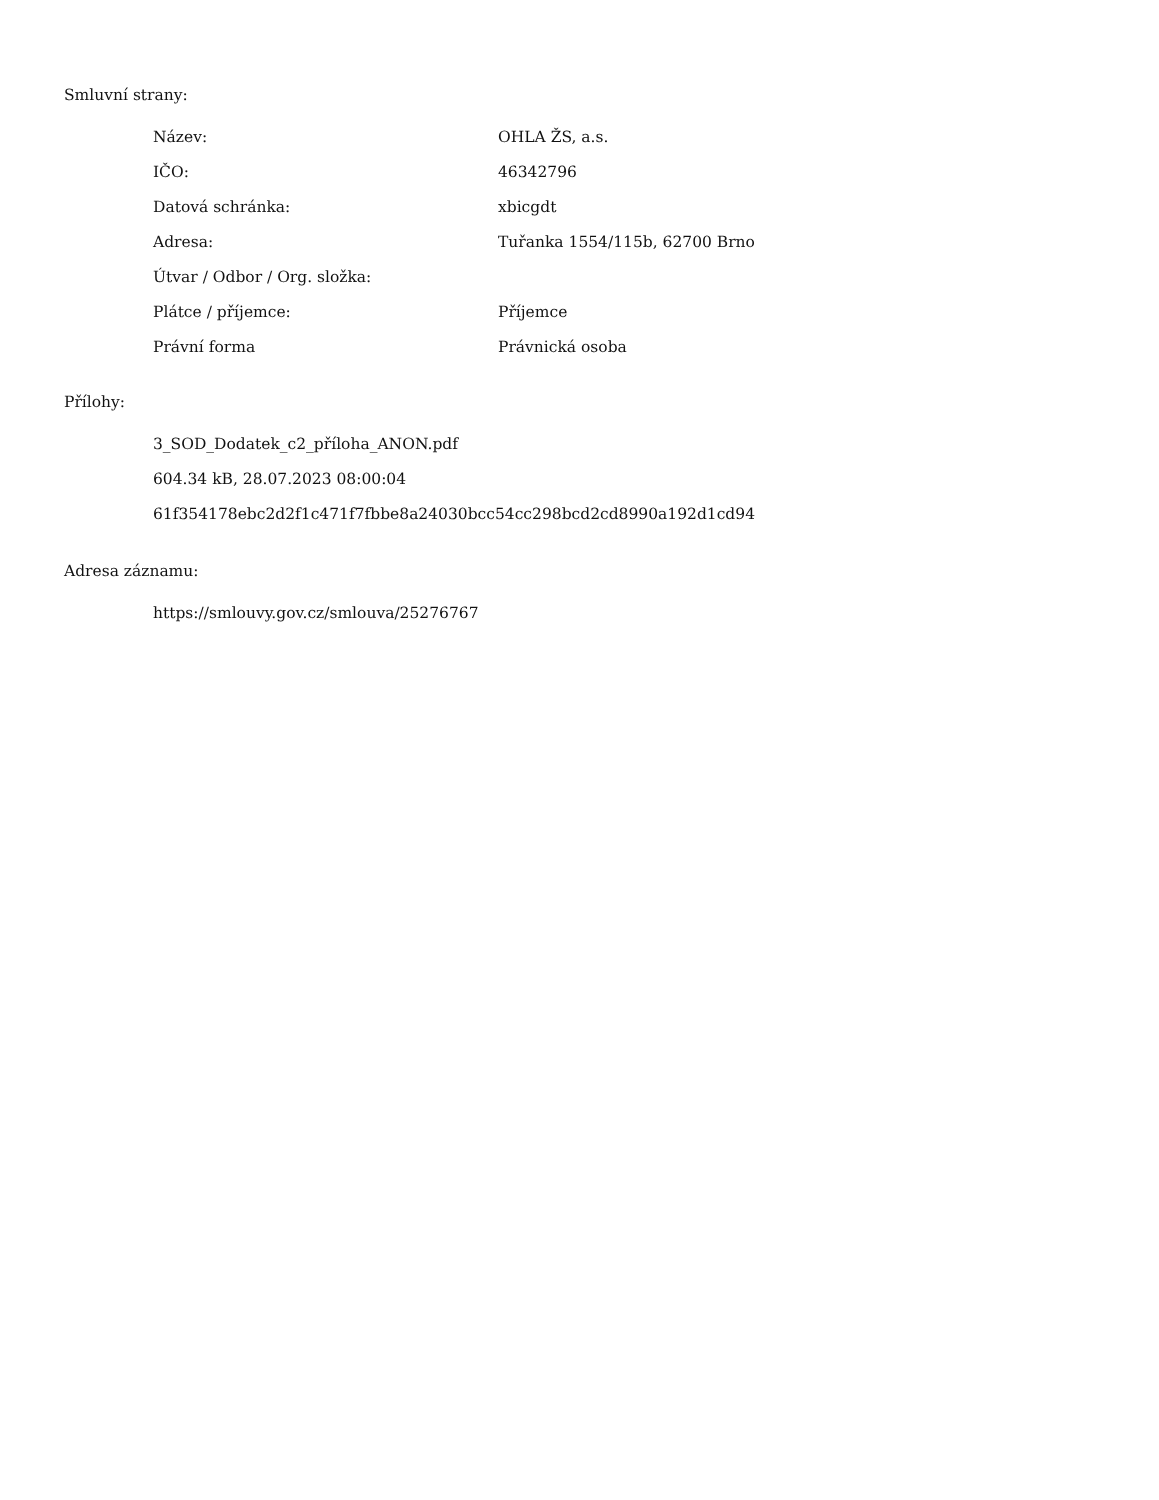Smluvní strany:
| Název: | OHLA ŽS, a.s. |
| IČO: | 46342796 |
| Datová schránka: | xbicgdt |
| Adresa: | Tuřanka 1554/115b, 62700 Brno |
| Útvar / Odbor / Org. složka: | |
| Plátce / příjemce: | Příjemce |
| Právní forma | Právnická osoba |
Přílohy:
3_SOD_Dodatek_c2_příloha_ANON.pdf
604.34 kB, 28.07.2023 08:00:04
61f354178ebc2d2f1c471f7fbbe8a24030bcc54cc298bcd2cd8990a192d1cd94
Adresa záznamu:
https://smlouvy.gov.cz/smlouva/25276767